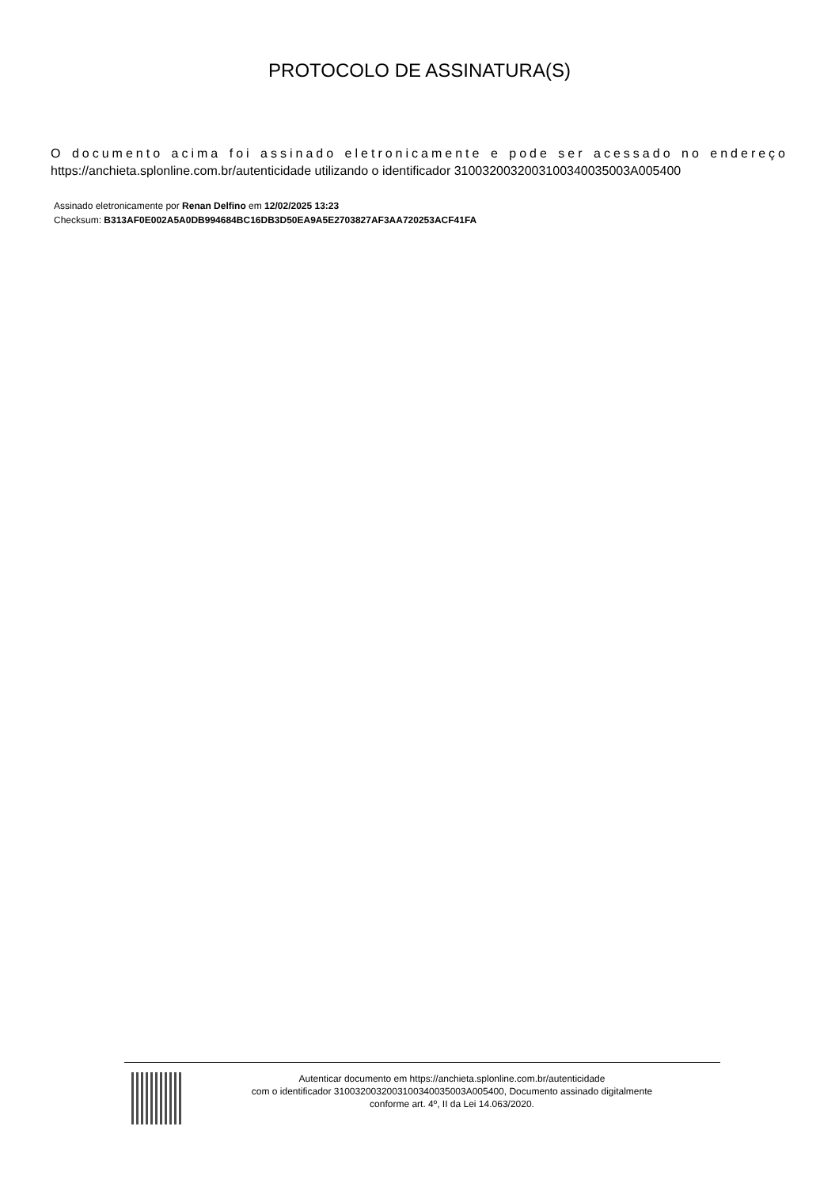PROTOCOLO DE ASSINATURA(S)
O documento acima foi assinado eletronicamente e pode ser acessado no endereço https://anchieta.splonline.com.br/autenticidade utilizando o identificador 310032003200310034003500­3A005400
Assinado eletronicamente por Renan Delfino em 12/02/2025 13:23
Checksum: B313AF0E002A5A0DB994684BC16DB3D50EA9A5E2703827AF3AA720253ACF41FA
Autenticar documento em https://anchieta.splonline.com.br/autenticidade
com o identificador 3100320032003100340035003A005400, Documento assinado digitalmente
conforme art. 4º, II da Lei 14.063/2020.